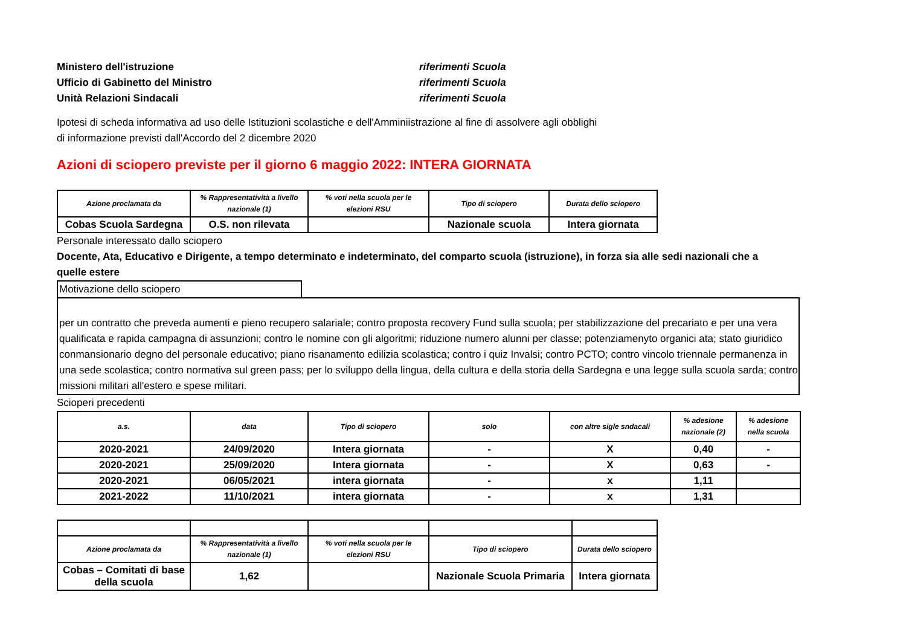Ministero dell'istruzione
Ufficio di Gabinetto del Ministro
Unità Relazioni Sindacali
riferimenti Scuola
riferimenti Scuola
riferimenti Scuola
Ipotesi di scheda informativa ad uso delle Istituzioni scolastiche e dell'Amminiistrazione al fine di assolvere agli obblighi
di informazione previsti dall'Accordo del 2 dicembre 2020
Azioni di sciopero previste per il giorno 6 maggio 2022: INTERA GIORNATA
| Azione proclamata da | % Rappresentatività a livello nazionale (1) | % voti nella scuola per le elezioni RSU | Tipo di sciopero | Durata dello sciopero |
| --- | --- | --- | --- | --- |
| Cobas Scuola Sardegna | O.S. non rilevata | | Nazionale scuola | Intera giornata |
Personale interessato dallo sciopero
Docente, Ata, Educativo e Dirigente, a tempo determinato e indeterminato, del comparto scuola (istruzione), in forza sia alle sedi nazionali che a quelle estere
Motivazione dello sciopero
per un contratto che preveda aumenti e pieno recupero salariale; contro proposta recovery Fund sulla scuola; per stabilizzazione del precariato e per una vera qualificata e rapida campagna di assunzioni; contro le nomine con gli algoritmi; riduzione numero alunni per classe; potenziamenyto organici ata; stato giuridico conmansionario degno del personale educativo; piano risanamento edilizia scolastica; contro i quiz Invalsi; contro PCTO; contro vincolo triennale permanenza in una sede scolastica; contro normativa sul green pass; per lo sviluppo della lingua, della cultura e della storia della Sardegna e una legge sulla scuola sarda; contro missioni militari all'estero e spese militari.
Scioperi precedenti
| a.s. | data | Tipo di sciopero | solo | con altre sigle sndacali | % adesione nazionale (2) | % adesione nella scuola |
| --- | --- | --- | --- | --- | --- | --- |
| 2020-2021 | 24/09/2020 | Intera giornata | - | X | 0,40 | - |
| 2020-2021 | 25/09/2020 | Intera giornata | - | X | 0,63 | - |
| 2020-2021 | 06/05/2021 | intera giornata | - | x | 1,11 | |
| 2021-2022 | 11/10/2021 | intera giornata | - | x | 1,31 | |
| Azione proclamata da | % Rappresentatività a livello nazionale (1) | % voti nella scuola per le elezioni RSU | Tipo di sciopero | Durata dello sciopero |
| --- | --- | --- | --- | --- |
| Cobas – Comitati di base della scuola | 1,62 | | Nazionale Scuola Primaria | Intera giornata |